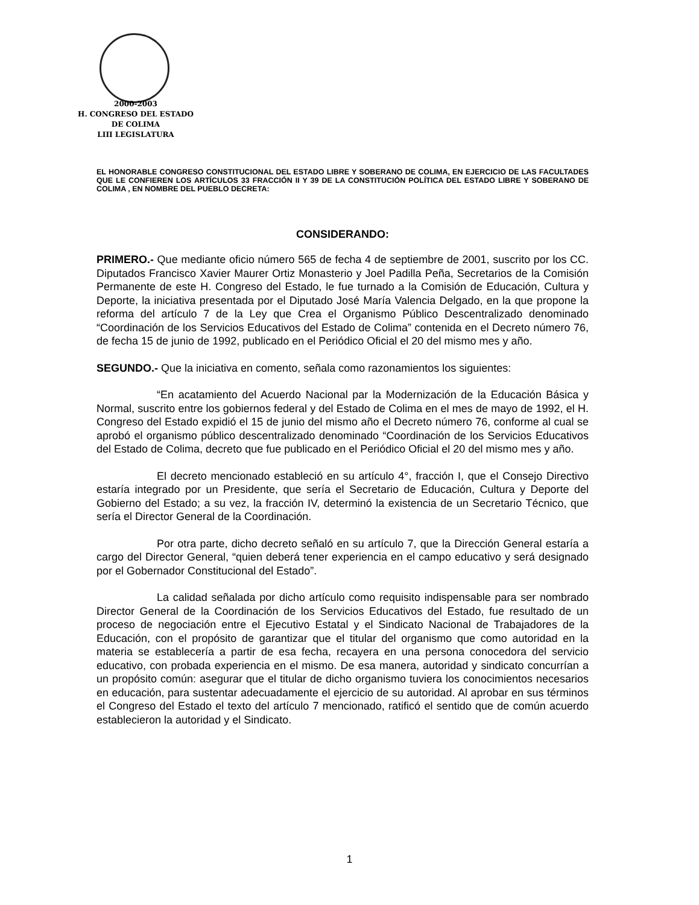2000-2003
H. CONGRESO DEL ESTADO
DE COLIMA
LIII LEGISLATURA
EL HONORABLE CONGRESO CONSTITUCIONAL DEL ESTADO LIBRE Y SOBERANO DE COLIMA, EN EJERCICIO DE LAS FACULTADES QUE LE CONFIEREN LOS ARTÍCULOS 33 FRACCIÓN II Y 39 DE LA CONSTITUCIÓN POLÍTICA DEL ESTADO LIBRE Y SOBERANO DE COLIMA , EN NOMBRE DEL PUEBLO DECRETA:
CONSIDERANDO:
PRIMERO.- Que mediante oficio número 565 de fecha 4 de septiembre de 2001, suscrito por los CC. Diputados Francisco Xavier Maurer Ortiz Monasterio y Joel Padilla Peña, Secretarios de la Comisión Permanente de este H. Congreso del Estado, le fue turnado a la Comisión de Educación, Cultura y Deporte, la iniciativa presentada por el Diputado José María Valencia Delgado, en la que propone la reforma del artículo 7 de la Ley que Crea el Organismo Público Descentralizado denominado “Coordinación de los Servicios Educativos del Estado de Colima” contenida en el Decreto número 76, de fecha 15 de junio de 1992, publicado en el Periódico Oficial el 20 del mismo mes y año.
SEGUNDO.- Que la iniciativa en comento, señala como razonamientos los siguientes:
“En acatamiento del Acuerdo Nacional par la Modernización de la Educación Básica y Normal, suscrito entre los gobiernos federal y del Estado de Colima en el mes de mayo de 1992, el H. Congreso del Estado expidió el 15 de junio del mismo año el Decreto número 76, conforme al cual se aprobó el organismo público descentralizado denominado “Coordinación de los Servicios Educativos del Estado de Colima, decreto que fue publicado en el Periódico Oficial el 20 del mismo mes y año.
El decreto mencionado estableció en su artículo 4°, fracción I, que el Consejo Directivo estaría integrado por un Presidente, que sería el Secretario de Educación, Cultura y Deporte del Gobierno del Estado; a su vez, la fracción IV, determinó la existencia de un Secretario Técnico, que sería el Director General de la Coordinación.
Por otra parte, dicho decreto señaló en su artículo 7, que la Dirección General estaría a cargo del Director General, “quien deberá tener experiencia en el campo educativo y será designado por el Gobernador Constitucional del Estado”.
La calidad señalada por dicho artículo como requisito indispensable para ser nombrado Director General de la Coordinación de los Servicios Educativos del Estado, fue resultado de un proceso de negociación entre el Ejecutivo Estatal y el Sindicato Nacional de Trabajadores de la Educación, con el propósito de garantizar que el titular del organismo que como autoridad en la materia se establecería a partir de esa fecha, recayera en una persona conocedora del servicio educativo, con probada experiencia en el mismo. De esa manera, autoridad y sindicato concurrían a un propósito común: asegurar que el titular de dicho organismo tuviera los conocimientos necesarios en educación, para sustentar adecuadamente el ejercicio de su autoridad. Al aprobar en sus términos el Congreso del Estado el texto del artículo 7 mencionado, ratificó el sentido que de común acuerdo establecieron la autoridad y el Sindicato.
1